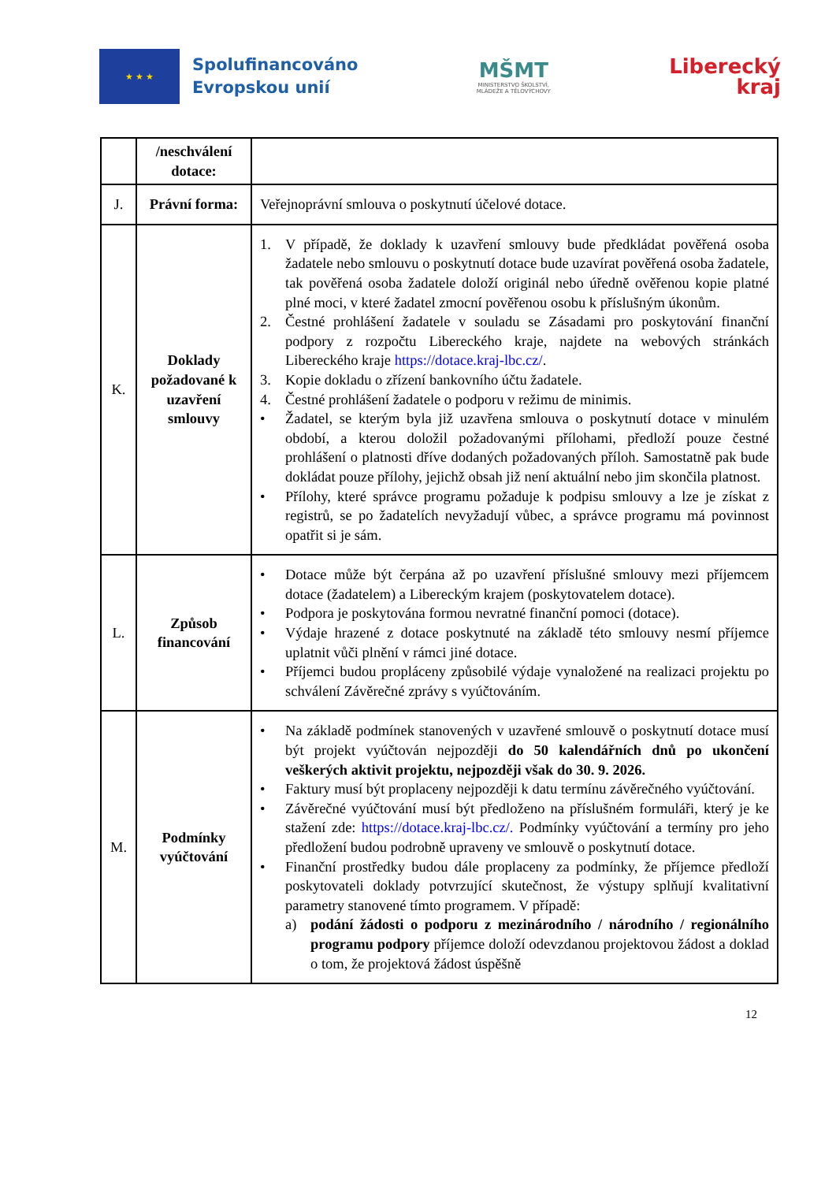★ ★ ★
Spolufinancováno
Evropskou unií
MŠMT
MINISTERSTVO ŠKOLSTVÍ,
MLÁDEŽE A TĚLOVÝCHOVY
Liberecký
kraj
| | /neschválení dotace: | |
| J. | Právní forma: | Veřejnoprávní smlouva o poskytnutí účelové dotace. |
| K. | Doklady požadované k uzavření smlouvy | 1. V případě, že doklady k uzavření smlouvy bude předkládat pověřená osoba žadatele nebo smlouvu o poskytnutí dotace bude uzavírat pověřená osoba žadatele, tak pověřená osoba žadatele doloží originál nebo úředně ověřenou kopie platné plné moci, v které žadatel zmocní pověřenou osobu k příslušným úkonům. 2. Čestné prohlášení žadatele v souladu se Zásadami pro poskytování finanční podpory z rozpočtu Libereckého kraje, najdete na webových stránkách Libereckého kraje https://dotace.kraj-lbc.cz/ . 3. Kopie dokladu o zřízení bankovního účtu žadatele. 4. Čestné prohlášení žadatele o podporu v režimu de minimis. • Žadatel, se kterým byla již uzavřena smlouva o poskytnutí dotace v minulém období, a kterou doložil požadovanými přílohami, předloží pouze čestné prohlášení o platnosti dříve dodaných požadovaných příloh. Samostatně pak bude dokládat pouze přílohy, jejichž obsah již není aktuální nebo jim skončila platnost. • Přílohy, které správce programu požaduje k podpisu smlouvy a lze je získat z registrů, se po žadatelích nevyžadují vůbec, a správce programu má povinnost opatřit si je sám. |
| L. | Způsob financování | • Dotace může být čerpána až po uzavření příslušné smlouvy mezi příjemcem dotace (žadatelem) a Libereckým krajem (poskytovatelem dotace). • Podpora je poskytována formou nevratné finanční pomoci (dotace). • Výdaje hrazené z dotace poskytnuté na základě této smlouvy nesmí příjemce uplatnit vůči plnění v rámci jiné dotace. • Příjemci budou propláceny způsobilé výdaje vynaložené na realizaci projektu po schválení Závěrečné zprávy s vyúčtováním. |
| M. | Podmínky vyúčtování | • Na základě podmínek stanovených v uzavřené smlouvě o poskytnutí dotace musí být projekt vyúčtován nejpozději do 50 kalendářních dnů po ukončení veškerých aktivit projektu, nejpozději však do 30. 9. 2026. • Faktury musí být proplaceny nejpozději k datu termínu závěrečného vyúčtování. • Závěrečné vyúčtování musí být předloženo na příslušném formuláři, který je ke stažení zde: https://dotace.kraj-lbc.cz/. Podmínky vyúčtování a termíny pro jeho předložení budou podrobně upraveny ve smlouvě o poskytnutí dotace. • Finanční prostředky budou dále proplaceny za podmínky, že příjemce předloží poskytovateli doklady potvrzující skutečnost, že výstupy splňují kvalitativní parametry stanovené tímto programem. V případě: a) podání žádosti o podporu z mezinárodního / národního / regionálního programu podpory příjemce doloží odevzdanou projektovou žádost a doklad o tom, že projektová žádost úspěšně |
12